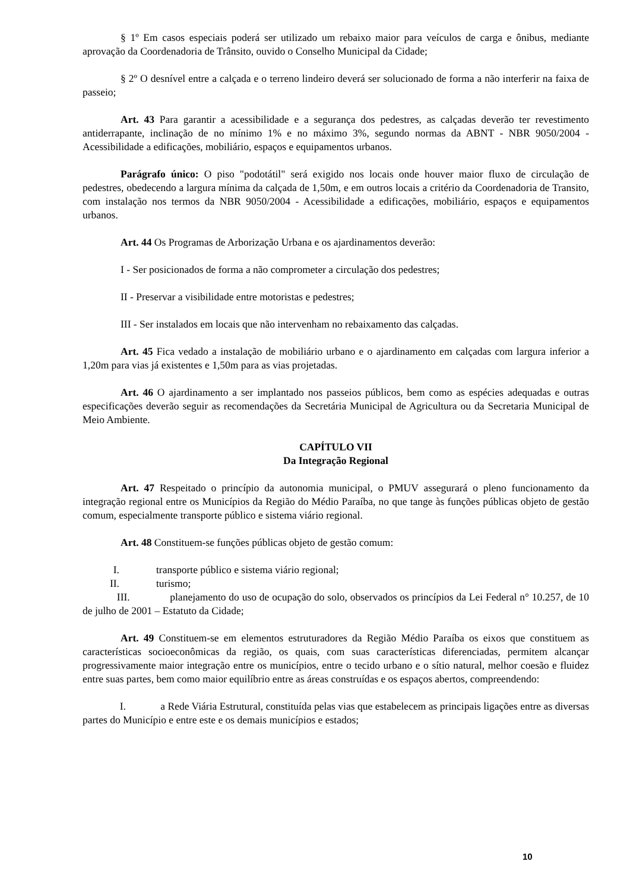§ 1º Em casos especiais poderá ser utilizado um rebaixo maior para veículos de carga e ônibus, mediante aprovação da Coordenadoria de Trânsito, ouvido o Conselho Municipal da Cidade;
§ 2º O desnível entre a calçada e o terreno lindeiro deverá ser solucionado de forma a não interferir na faixa de passeio;
Art. 43 Para garantir a acessibilidade e a segurança dos pedestres, as calçadas deverão ter revestimento antiderrapante, inclinação de no mínimo 1% e no máximo 3%, segundo normas da ABNT - NBR 9050/2004 - Acessibilidade a edificações, mobiliário, espaços e equipamentos urbanos.
Parágrafo único: O piso "podotátil" será exigido nos locais onde houver maior fluxo de circulação de pedestres, obedecendo a largura mínima da calçada de 1,50m, e em outros locais a critério da Coordenadoria de Transito, com instalação nos termos da NBR 9050/2004 - Acessibilidade a edificações, mobiliário, espaços e equipamentos urbanos.
Art. 44 Os Programas de Arborização Urbana e os ajardinamentos deverão:
I - Ser posicionados de forma a não comprometer a circulação dos pedestres;
II - Preservar a visibilidade entre motoristas e pedestres;
III - Ser instalados em locais que não intervenham no rebaixamento das calçadas.
Art. 45 Fica vedado a instalação de mobiliário urbano e o ajardinamento em calçadas com largura inferior a 1,20m para vias já existentes e 1,50m para as vias projetadas.
Art. 46 O ajardinamento a ser implantado nos passeios públicos, bem como as espécies adequadas e outras especificações deverão seguir as recomendações da Secretária Municipal de Agricultura ou da Secretaria Municipal de Meio Ambiente.
CAPÍTULO VII
Da Integração Regional
Art. 47 Respeitado o princípio da autonomia municipal, o PMUV assegurará o pleno funcionamento da integração regional entre os Municípios da Região do Médio Paraíba, no que tange às funções públicas objeto de gestão comum, especialmente transporte público e sistema viário regional.
Art. 48 Constituem-se funções públicas objeto de gestão comum:
I. transporte público e sistema viário regional;
II. turismo;
III. planejamento do uso de ocupação do solo, observados os princípios da Lei Federal n° 10.257, de 10 de julho de 2001 – Estatuto da Cidade;
Art. 49 Constituem-se em elementos estruturadores da Região Médio Paraíba os eixos que constituem as características socioeconômicas da região, os quais, com suas características diferenciadas, permitem alcançar progressivamente maior integração entre os municípios, entre o tecido urbano e o sítio natural, melhor coesão e fluidez entre suas partes, bem como maior equilíbrio entre as áreas construídas e os espaços abertos, compreendendo:
I. a Rede Viária Estrutural, constituída pelas vias que estabelecem as principais ligações entre as diversas partes do Município e entre este e os demais municípios e estados;
10